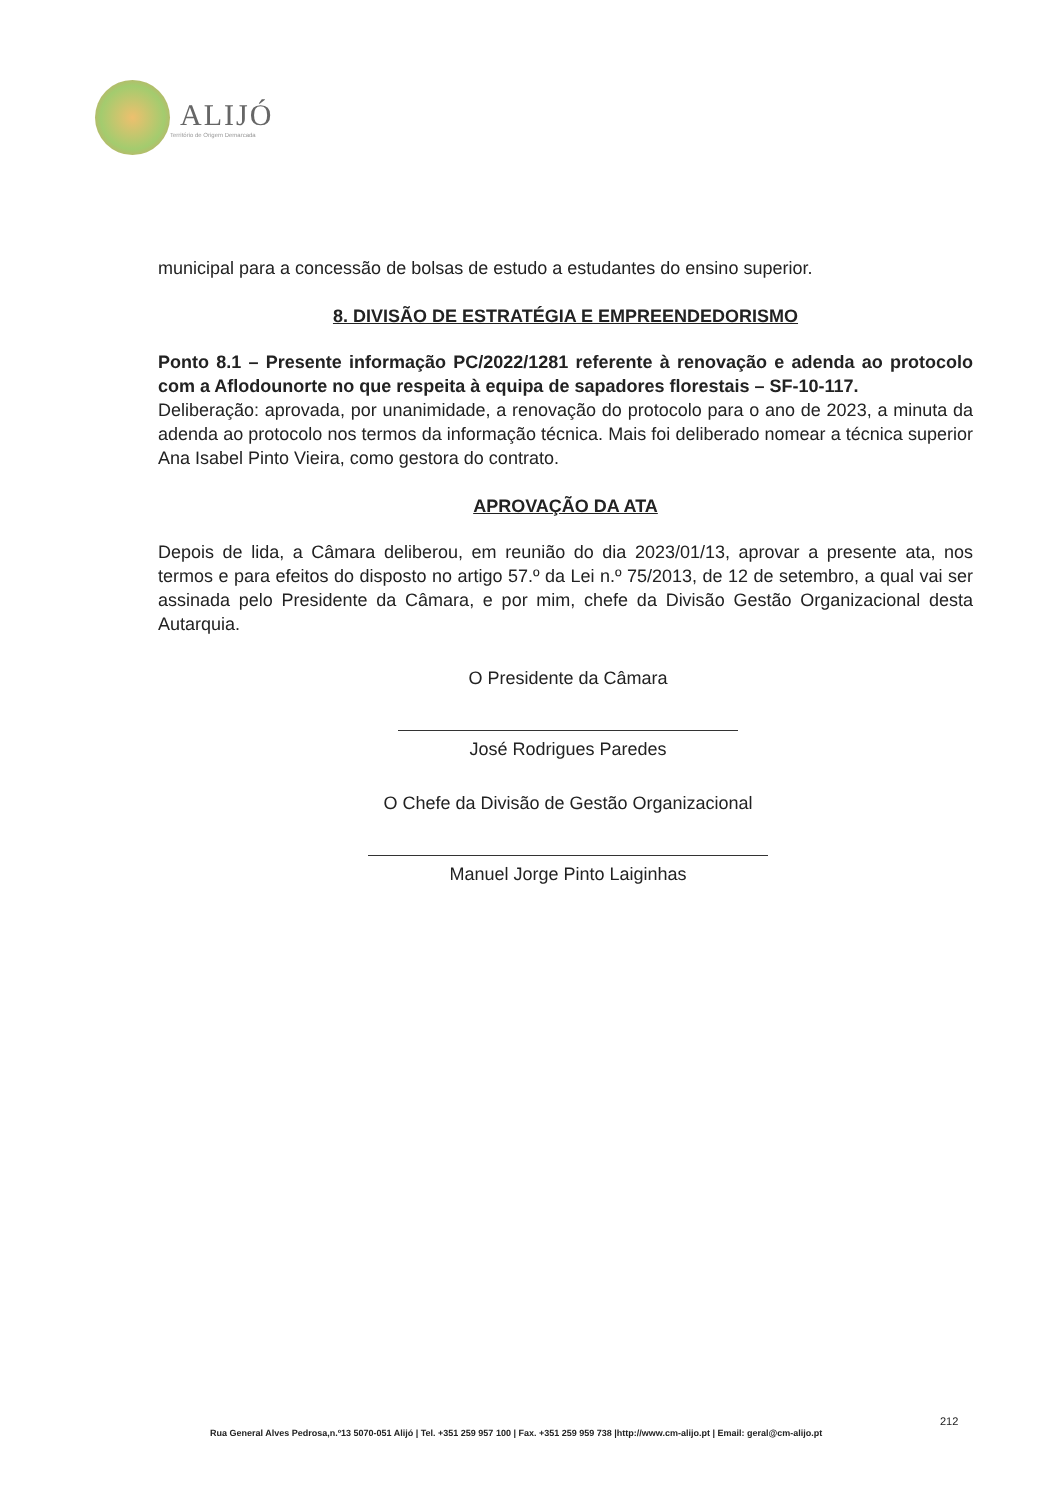ALIJÓ
Território de Origem Demarcada
municipal para a concessão de bolsas de estudo a estudantes do ensino superior.
8. DIVISÃO DE ESTRATÉGIA E EMPREENDEDORISMO
Ponto 8.1 – Presente informação PC/2022/1281 referente à renovação e adenda ao protocolo com a Aflodounorte no que respeita à equipa de sapadores florestais – SF-10-117.
Deliberação: aprovada, por unanimidade, a renovação do protocolo para o ano de 2023, a minuta da adenda ao protocolo nos termos da informação técnica. Mais foi deliberado nomear a técnica superior Ana Isabel Pinto Vieira, como gestora do contrato.
APROVAÇÃO DA ATA
Depois de lida, a Câmara deliberou, em reunião do dia 2023/01/13, aprovar a presente ata, nos termos e para efeitos do disposto no artigo 57.º da Lei n.º 75/2013, de 12 de setembro, a qual vai ser assinada pelo Presidente da Câmara, e por mim, chefe da Divisão Gestão Organizacional desta Autarquia.
O Presidente da Câmara
José Rodrigues Paredes
O Chefe da Divisão de Gestão Organizacional
Manuel Jorge Pinto Laiginhas
212
Rua General Alves Pedrosa,n.º13 5070-051 Alijó | Tel. +351 259 957 100 | Fax. +351 259 959 738 |http://www.cm-alijo.pt | Email: geral@cm-alijo.pt